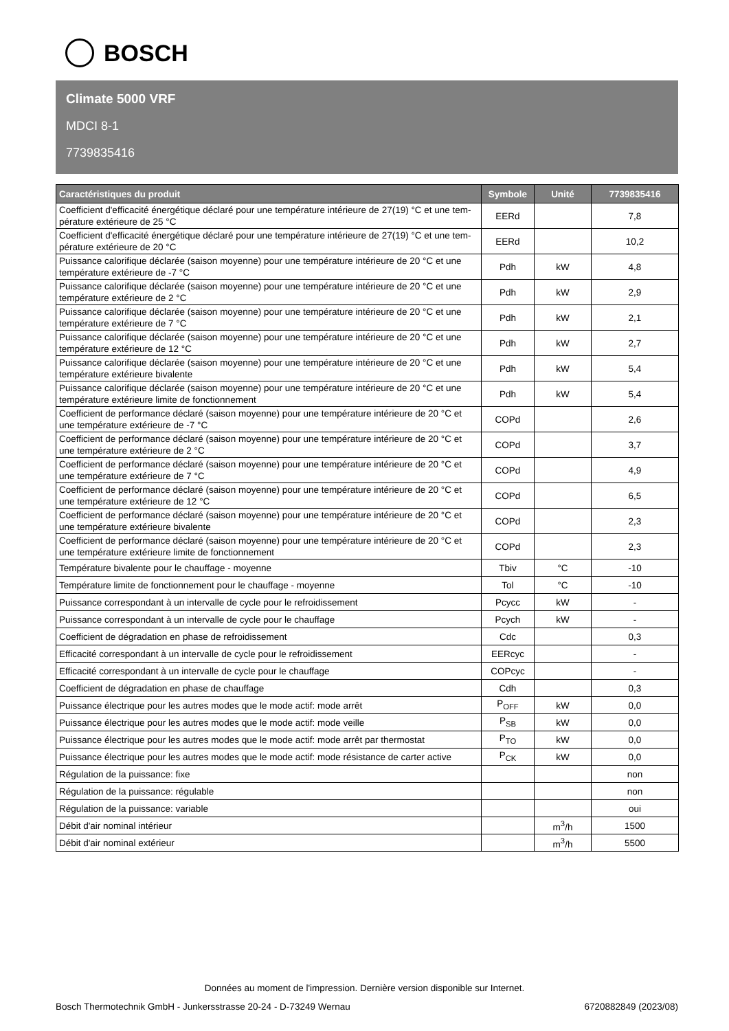BOSCH
Climate 5000 VRF
MDCI 8-1
7739835416
| Caractéristiques du produit | Symbole | Unité | 7739835416 |
| --- | --- | --- | --- |
| Coefficient d'efficacité énergétique déclaré pour une température intérieure de 27(19) °C et une tem-pérature extérieure de 25 °C | EERd | | 7,8 |
| Coefficient d'efficacité énergétique déclaré pour une température intérieure de 27(19) °C et une tem-pérature extérieure de 20 °C | EERd | | 10,2 |
| Puissance calorifique déclarée (saison moyenne) pour une température intérieure de 20 °C et une température extérieure de -7 °C | Pdh | kW | 4,8 |
| Puissance calorifique déclarée (saison moyenne) pour une température intérieure de 20 °C et une température extérieure de 2 °C | Pdh | kW | 2,9 |
| Puissance calorifique déclarée (saison moyenne) pour une température intérieure de 20 °C et une température extérieure de 7 °C | Pdh | kW | 2,1 |
| Puissance calorifique déclarée (saison moyenne) pour une température intérieure de 20 °C et une température extérieure de 12 °C | Pdh | kW | 2,7 |
| Puissance calorifique déclarée (saison moyenne) pour une température intérieure de 20 °C et une température extérieure bivalente | Pdh | kW | 5,4 |
| Puissance calorifique déclarée (saison moyenne) pour une température intérieure de 20 °C et une température extérieure limite de fonctionnement | Pdh | kW | 5,4 |
| Coefficient de performance déclaré (saison moyenne) pour une température intérieure de 20 °C et une température extérieure de -7 °C | COPd | | 2,6 |
| Coefficient de performance déclaré (saison moyenne) pour une température intérieure de 20 °C et une température extérieure de 2 °C | COPd | | 3,7 |
| Coefficient de performance déclaré (saison moyenne) pour une température intérieure de 20 °C et une température extérieure de 7 °C | COPd | | 4,9 |
| Coefficient de performance déclaré (saison moyenne) pour une température intérieure de 20 °C et une température extérieure de 12 °C | COPd | | 6,5 |
| Coefficient de performance déclaré (saison moyenne) pour une température intérieure de 20 °C et une température extérieure bivalente | COPd | | 2,3 |
| Coefficient de performance déclaré (saison moyenne) pour une température intérieure de 20 °C et une température extérieure limite de fonctionnement | COPd | | 2,3 |
| Température bivalente pour le chauffage - moyenne | Tbiv | °C | -10 |
| Température limite de fonctionnement pour le chauffage - moyenne | Tol | °C | -10 |
| Puissance correspondant à un intervalle de cycle pour le refroidissement | Pcycc | kW | - |
| Puissance correspondant à un intervalle de cycle pour le chauffage | Pcych | kW | - |
| Coefficient de dégradation en phase de refroidissement | Cdc | | 0,3 |
| Efficacité correspondant à un intervalle de cycle pour le refroidissement | EERcyc | | - |
| Efficacité correspondant à un intervalle de cycle pour le chauffage | COPcyc | | - |
| Coefficient de dégradation en phase de chauffage | Cdh | | 0,3 |
| Puissance électrique pour les autres modes que le mode actif: mode arrêt | P<sub>OFF</sub> | kW | 0,0 |
| Puissance électrique pour les autres modes que le mode actif: mode veille | P<sub>SB</sub> | kW | 0,0 |
| Puissance électrique pour les autres modes que le mode actif: mode arrêt par thermostat | P<sub>TO</sub> | kW | 0,0 |
| Puissance électrique pour les autres modes que le mode actif: mode résistance de carter active | P<sub>CK</sub> | kW | 0,0 |
| Régulation de la puissance: fixe | | | non |
| Régulation de la puissance: régulable | | | non |
| Régulation de la puissance: variable | | | oui |
| Débit d'air nominal intérieur | | m<sup>3</sup>/h | 1500 |
| Débit d'air nominal extérieur | | m<sup>3</sup>/h | 5500 |
Données au moment de l'impression. Dernière version disponible sur Internet.
Bosch Thermotechnik GmbH - Junkersstrasse 20-24 - D-73249 Wernau 6720882849 (2023/08)